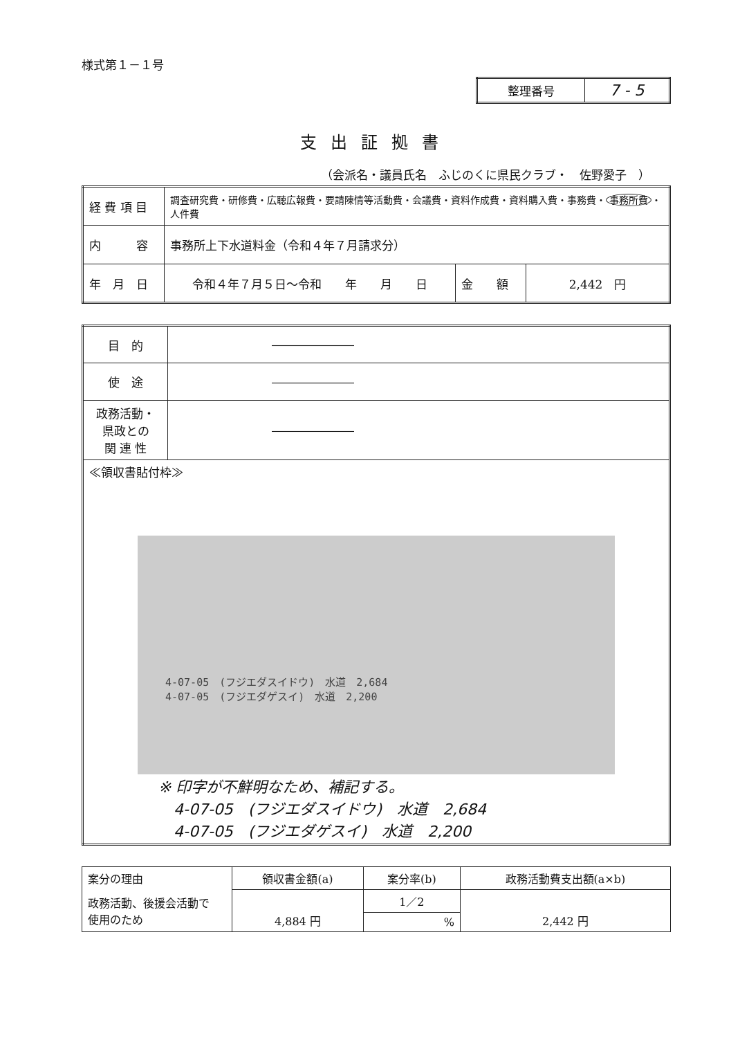様式第１－１号
| 整理番号 | 7 - 5 |
支出証拠書
（会派名・議員氏名　ふじのくに県民クラブ・　佐野愛子　）
| 経 費 項 目 | 調査研究費・研修費・広聴広報費・要請陳情等活動費・会議費・資料作成費・資料購入費・事務費・ 事務所費 ・人件費 | | |
| 内 容 | 事務所上下水道料金（令和４年７月請求分） | | |
| 年 月 日 | 令和４年７月５日～令和 年 月 日 | 金 額 | 2,442 円 |
| 目 的 | ――――――― |
| 使 途 | ――――――― |
| 政務活動・ 県政との 関 連 性 | ――――――― |
| ≪領収書貼付枠≫ 4-07-05 (フジエダスイドウ) 水道 2,684 4-07-05 (フジエダゲスイ) 水道 2,200 ※ 印字が不鮮明なため、補記する。 4-07-05 (フジエダスイドウ) 水道 2,684 4-07-05 (フジエダゲスイ) 水道 2,200 | |
| 案分の理由 | 領収書金額(a) | 案分率(b) | 政務活動費支出額(a×b) |
| 政務活動、後援会活動で 使用のため | 4,884 円 | 1／2 | 2,442 円 |
| | | % | |